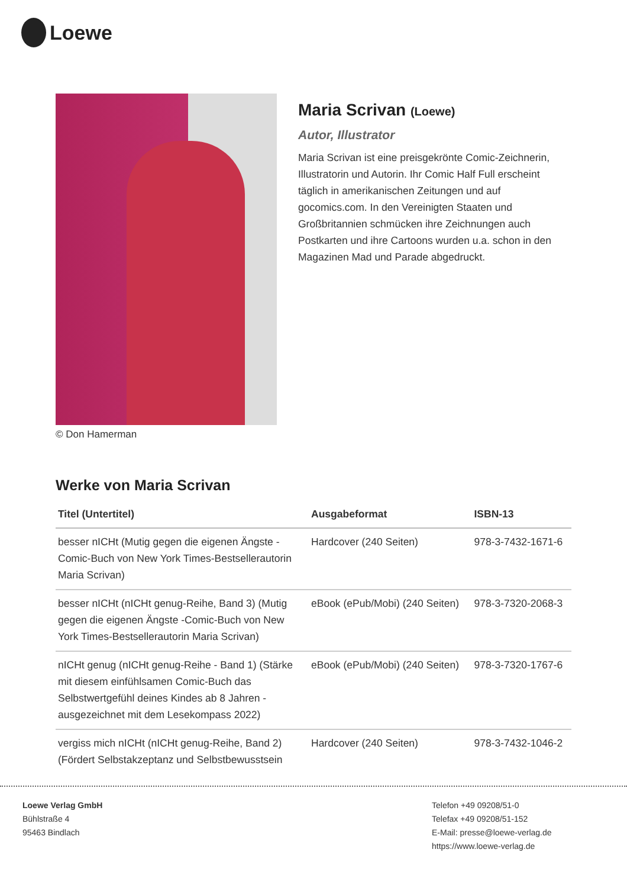Loewe
© Don Hamerman
Maria Scrivan (Loewe)
Autor, Illustrator
Maria Scrivan ist eine preisgekrönte Comic-Zeichnerin, Illustratorin und Autorin. Ihr Comic Half Full erscheint täglich in amerikanischen Zeitungen und auf gocomics.com. In den Vereinigten Staaten und Großbritannien schmücken ihre Zeichnungen auch Postkarten und ihre Cartoons wurden u.a. schon in den Magazinen Mad und Parade abgedruckt.
Werke von Maria Scrivan
| Titel (Untertitel) | Ausgabeformat | ISBN-13 |
| --- | --- | --- |
| besser nICHt (Mutig gegen die eigenen Ängste - Comic-Buch von New York Times-Bestsellerautorin Maria Scrivan) | Hardcover (240 Seiten) | 978-3-7432-1671-6 |
| besser nICHt (nICHt genug-Reihe, Band 3) (Mutig gegen die eigenen Ängste -Comic-Buch von New York Times-Bestsellerautorin Maria Scrivan) | eBook (ePub/Mobi) (240 Seiten) | 978-3-7320-2068-3 |
| nICHt genug (nICHt genug-Reihe - Band 1) (Stärke mit diesem einfühlsamen Comic-Buch das Selbstwertgefühl deines Kindes ab 8 Jahren - ausgezeichnet mit dem Lesekompass 2022) | eBook (ePub/Mobi) (240 Seiten) | 978-3-7320-1767-6 |
| vergiss mich nICHt (nICHt genug-Reihe, Band 2) (Fördert Selbstakzeptanz und Selbstbewusstsein | Hardcover (240 Seiten) | 978-3-7432-1046-2 |
Loewe Verlag GmbH
Bühlstraße 4
95463 Bindlach
Telefon +49 09208/51-0
Telefax +49 09208/51-152
E-Mail: presse@loewe-verlag.de
https://www.loewe-verlag.de